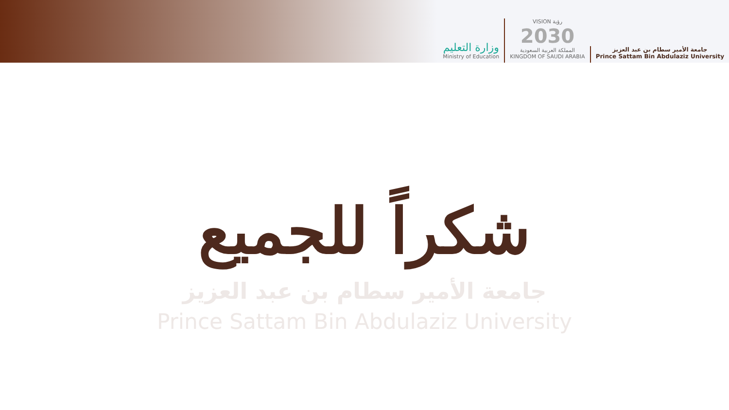وزارة التعليم
Ministry of Education
VISION رؤية
2030
المملكة العربية السعودية
KINGDOM OF SAUDI ARABIA
جامعة الأمير سطام بن عبد العزيز
Prince Sattam Bin Abdulaziz University
شكراً للجميع
جامعة الأمير سطام بن عبد العزيز
Prince Sattam Bin Abdulaziz University